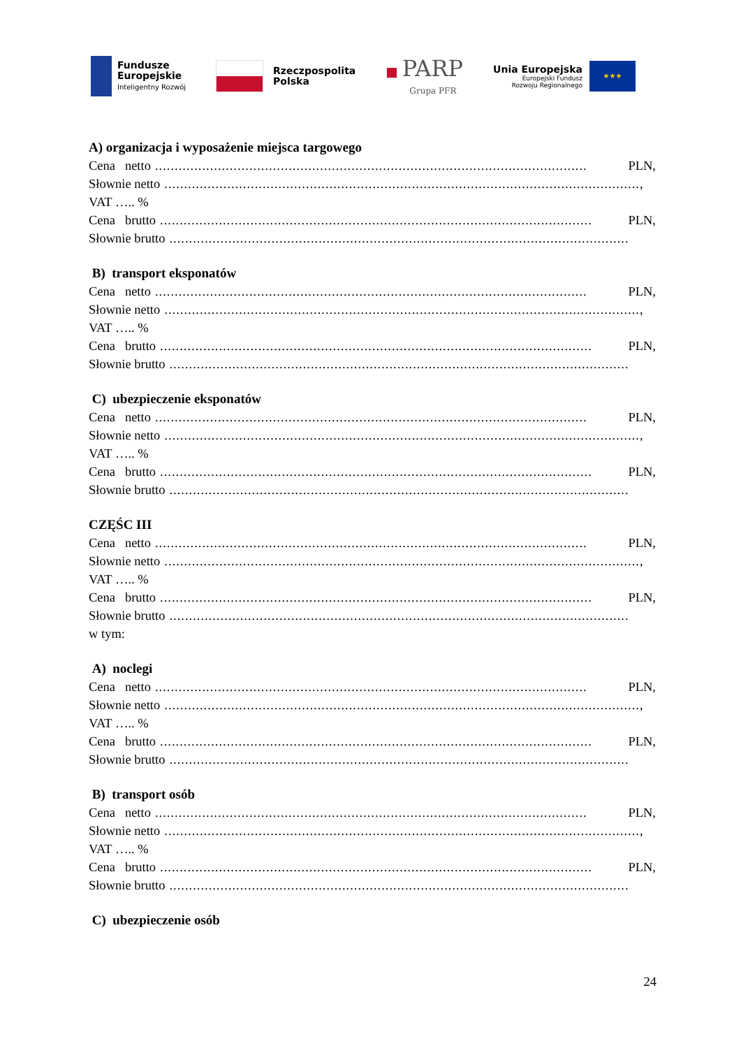Fundusze
Europejskie
Inteligentny Rozwój
Rzeczpospolita
Polska
■ PARP
Grupa PFR
Unia Europejska
Europejski Fundusz
Rozwoju Regionalnego
★★★
A) organizacja i wyposażenie miejsca targowego
Cena netto.............................................................................................................. PLN,
Słownie netto.........................................................................................................................,
VAT ….. %
Cena brutto.............................................................................................................. PLN,
Słownie brutto.....................................................................................................................
B) transport eksponatów
Cena netto.............................................................................................................. PLN,
Słownie netto.........................................................................................................................,
VAT ….. %
Cena brutto.............................................................................................................. PLN,
Słownie brutto.....................................................................................................................
C) ubezpieczenie eksponatów
Cena netto.............................................................................................................. PLN,
Słownie netto.........................................................................................................................,
VAT ….. %
Cena brutto.............................................................................................................. PLN,
Słownie brutto.....................................................................................................................
CZĘŚC III
Cena netto.............................................................................................................. PLN,
Słownie netto.........................................................................................................................,
VAT ….. %
Cena brutto.............................................................................................................. PLN,
Słownie brutto.....................................................................................................................
w tym:
A) noclegi
Cena netto.............................................................................................................. PLN,
Słownie netto.........................................................................................................................,
VAT ….. %
Cena brutto.............................................................................................................. PLN,
Słownie brutto.....................................................................................................................
B) transport osób
Cena netto.............................................................................................................. PLN,
Słownie netto.........................................................................................................................,
VAT ….. %
Cena brutto.............................................................................................................. PLN,
Słownie brutto.....................................................................................................................
C) ubezpieczenie osób
24